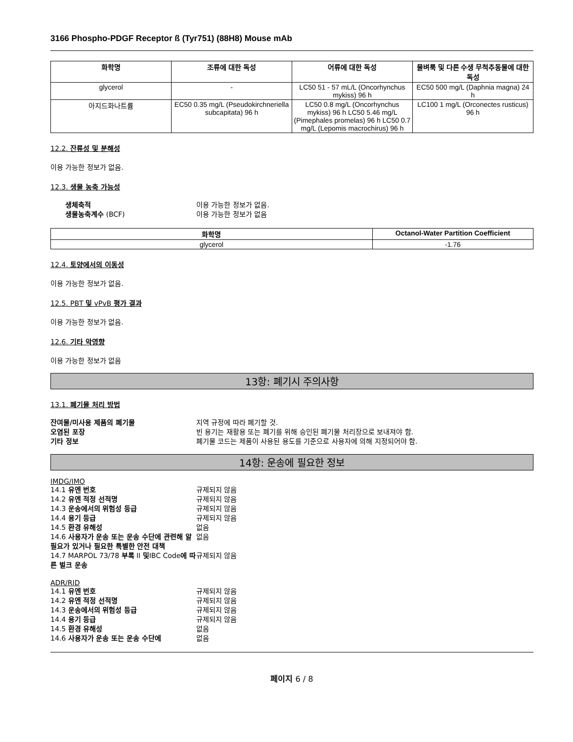3166 Phospho-PDGF Receptor ß (Tyr751) (88H8) Mouse mAb
| 화학명 | 조류에 대한 독성 | 어류에 대한 독성 | 물벼룩 및 다른 수생 무척추동물에 대한 독성 |
| --- | --- | --- | --- |
| glycerol | - | LC50 51 - 57 mL/L (Oncorhynchus mykiss) 96 h | EC50 500 mg/L (Daphnia magna) 24 h |
| 아지드화나트륨 | EC50 0.35 mg/L (Pseudokirchneriella subcapitata) 96 h | LC50 0.8 mg/L (Oncorhynchus mykiss) 96 h LC50 5.46 mg/L (Pimephales promelas) 96 h LC50 0.7 mg/L (Lepomis macrochirus) 96 h | LC100 1 mg/L (Orconectes rusticus) 96 h |
12.2. 잔류성 및 분해성
이용 가능한 정보가 없음.
12.3. 생물 농축 가능성
생체축적 이용 가능한 정보가 없음. 생물농축계수 (BCF) 이용 가능한 정보가 없음
| 화학명 | Octanol-Water Partition Coefficient |
| --- | --- |
| glycerol | -1.76 |
12.4. 토양에서의 이동성
이용 가능한 정보가 없음.
12.5. PBT 및 vPvB 평가 결과
이용 가능한 정보가 없음.
12.6. 기타 악영향
이용 가능한 정보가 없음
13항: 폐기시 주의사항
13.1. 폐기물 처리 방법
잔여물/미사용 제품의 폐기물 지역 규정에 따라 폐기할 것. 오염된 포장 빈 용기는 재활용 또는 폐기를 위해 승인된 폐기물 처리장으로 보내져야 함. 기타 정보 폐기물 코드는 제품이 사용된 용도를 기준으로 사용자에 의해 지정되어야 함.
14항: 운송에 필요한 정보
IMDG/IMO
14.1 유엔 번호 규제되지 않음 14.2 유엔 적정 선적명 규제되지 않음 14.3 운송에서의 위험성 등급 규제되지 않음 14.4 용기 등급 규제되지 않음 14.5 환경 유해성 없음 14.6 사용자가 운송 또는 운송 수단에 관련해 알 필요가 있거나 필요한 특별한 안전 대책 없음 14.7 MARPOL 73/78 부록 II 및IBC Code에 따른 벌크 운송 규제되지 않음
ADR/RID
14.1 유엔 번호 규제되지 않음 14.2 유엔 적정 선적명 규제되지 않음 14.3 운송에서의 위험성 등급 규제되지 않음 14.4 용기 등급 규제되지 않음 14.5 환경 유해성 없음 14.6 사용자가 운송 또는 운송 수단에 없음
페이지 6 / 8